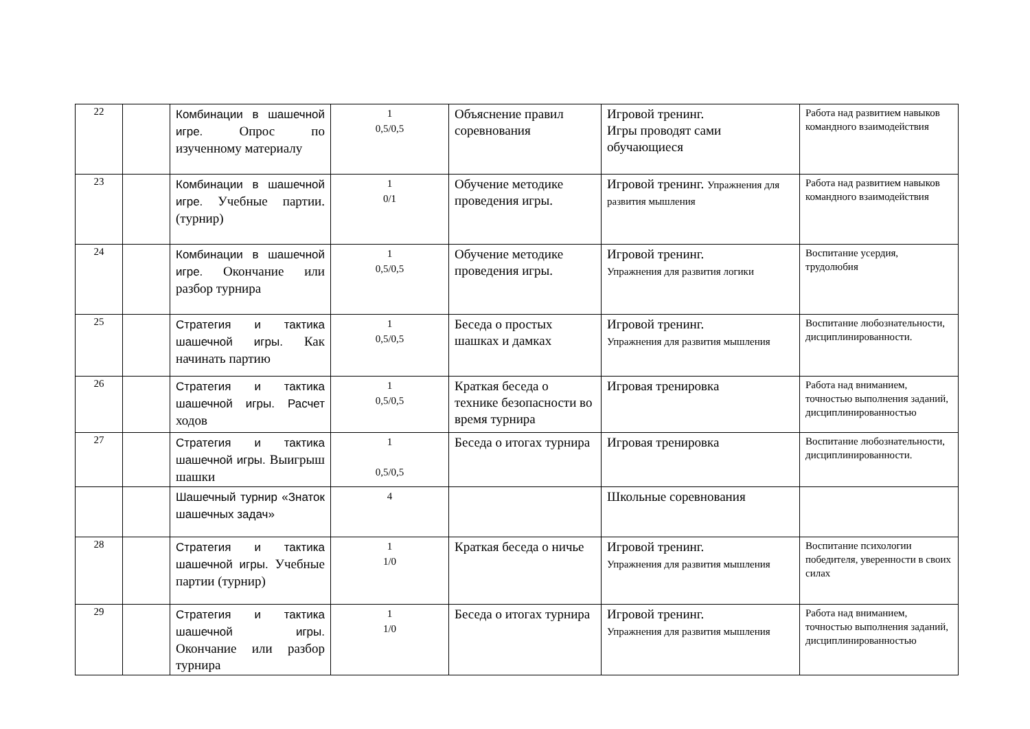| 22 | | Комбинации в шашечной игре. Опрос по изученному материалу | 1 0,5/0,5 | Объяснение правил соревнования | Игровой тренинг. Игры проводят сами обучающиеся | Работа над развитием навыков командного взаимодействия |
| 23 | | Комбинации в шашечной игре. Учебные партии. (турнир) | 1 0/1 | Обучение методике проведения игры. | Игровой тренинг. Упражнения для развития мышления | Работа над развитием навыков командного взаимодействия |
| 24 | | Комбинации в шашечной игре. Окончание или разбор турнира | 1 0,5/0,5 | Обучение методике проведения игры. | Игровой тренинг. Упражнения для развития логики | Воспитание усердия, трудолюбия |
| 25 | | Стратегия и тактика шашечной игры. Как начинать партию | 1 0,5/0,5 | Беседа о простых шашках и дамках | Игровой тренинг. Упражнения для развития мышления | Воспитание любознательности, дисциплинированности. |
| 26 | | Стратегия и тактика шашечной игры. Расчет ходов | 1 0,5/0,5 | Краткая беседа о технике безопасности во время турнира | Игровая тренировка | Работа над вниманием, точностью выполнения заданий, дисциплинированностью |
| 27 | | Стратегия и тактика шашечной игры. Выигрыш шашки | 1 0,5/0,5 | Беседа о итогах турнира | Игровая тренировка | Воспитание любознательности, дисциплинированности. |
| | | Шашечный турнир «Знаток шашечных задач» | 4 | | Школьные соревнования | |
| 28 | | Стратегия и тактика шашечной игры. Учебные партии (турнир) | 1 1/0 | Краткая беседа о ничье | Игровой тренинг. Упражнения для развития мышления | Воспитание психологии победителя, уверенности в своих силах |
| 29 | | Стратегия и тактика шашечной игры. Окончание или разбор турнира | 1 1/0 | Беседа о итогах турнира | Игровой тренинг. Упражнения для развития мышления | Работа над вниманием, точностью выполнения заданий, дисциплинированностью |